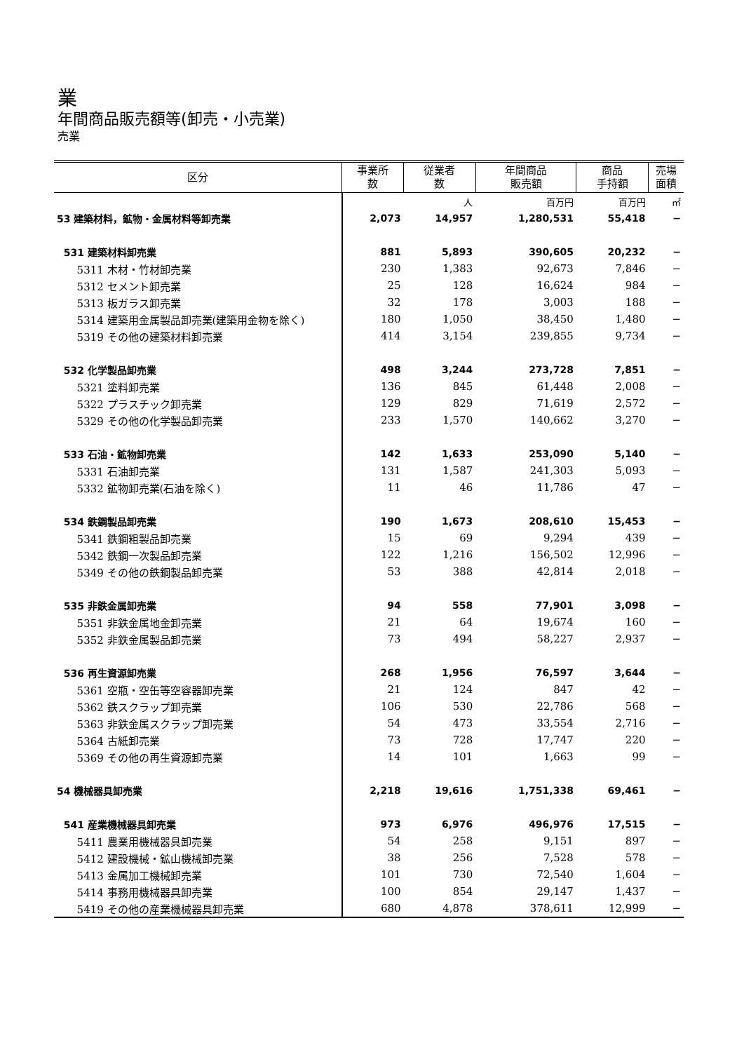業
年間商品販売額等(卸売・小売業)
売業
| 区分 | 事業所 数 | 従業者 数 | 年間商品 販売額 | 商品 手持額 | 売場 面積 |
| --- | --- | --- | --- | --- | --- |
| | | 人 | 百万円 | 百万円 | ㎡ |
| 53 建築材料，鉱物・金属材料等卸売業 | 2,073 | 14,957 | 1,280,531 | 55,418 | − |
| 531 建築材料卸売業 | 881 | 5,893 | 390,605 | 20,232 | − |
| 5311 木材・竹材卸売業 | 230 | 1,383 | 92,673 | 7,846 | − |
| 5312 セメント卸売業 | 25 | 128 | 16,624 | 984 | − |
| 5313 板ガラス卸売業 | 32 | 178 | 3,003 | 188 | − |
| 5314 建築用金属製品卸売業(建築用金物を除く) | 180 | 1,050 | 38,450 | 1,480 | − |
| 5319 その他の建築材料卸売業 | 414 | 3,154 | 239,855 | 9,734 | − |
| 532 化学製品卸売業 | 498 | 3,244 | 273,728 | 7,851 | − |
| 5321 塗料卸売業 | 136 | 845 | 61,448 | 2,008 | − |
| 5322 プラスチック卸売業 | 129 | 829 | 71,619 | 2,572 | − |
| 5329 その他の化学製品卸売業 | 233 | 1,570 | 140,662 | 3,270 | − |
| 533 石油・鉱物卸売業 | 142 | 1,633 | 253,090 | 5,140 | − |
| 5331 石油卸売業 | 131 | 1,587 | 241,303 | 5,093 | − |
| 5332 鉱物卸売業(石油を除く) | 11 | 46 | 11,786 | 47 | − |
| 534 鉄鋼製品卸売業 | 190 | 1,673 | 208,610 | 15,453 | − |
| 5341 鉄鋼粗製品卸売業 | 15 | 69 | 9,294 | 439 | − |
| 5342 鉄鋼一次製品卸売業 | 122 | 1,216 | 156,502 | 12,996 | − |
| 5349 その他の鉄鋼製品卸売業 | 53 | 388 | 42,814 | 2,018 | − |
| 535 非鉄金属卸売業 | 94 | 558 | 77,901 | 3,098 | − |
| 5351 非鉄金属地金卸売業 | 21 | 64 | 19,674 | 160 | − |
| 5352 非鉄金属製品卸売業 | 73 | 494 | 58,227 | 2,937 | − |
| 536 再生資源卸売業 | 268 | 1,956 | 76,597 | 3,644 | − |
| 5361 空瓶・空缶等空容器卸売業 | 21 | 124 | 847 | 42 | − |
| 5362 鉄スクラップ卸売業 | 106 | 530 | 22,786 | 568 | − |
| 5363 非鉄金属スクラップ卸売業 | 54 | 473 | 33,554 | 2,716 | − |
| 5364 古紙卸売業 | 73 | 728 | 17,747 | 220 | − |
| 5369 その他の再生資源卸売業 | 14 | 101 | 1,663 | 99 | − |
| 54 機械器具卸売業 | 2,218 | 19,616 | 1,751,338 | 69,461 | − |
| 541 産業機械器具卸売業 | 973 | 6,976 | 496,976 | 17,515 | − |
| 5411 農業用機械器具卸売業 | 54 | 258 | 9,151 | 897 | − |
| 5412 建設機械・鉱山機械卸売業 | 38 | 256 | 7,528 | 578 | − |
| 5413 金属加工機械卸売業 | 101 | 730 | 72,540 | 1,604 | − |
| 5414 事務用機械器具卸売業 | 100 | 854 | 29,147 | 1,437 | − |
| 5419 その他の産業機械器具卸売業 | 680 | 4,878 | 378,611 | 12,999 | − |